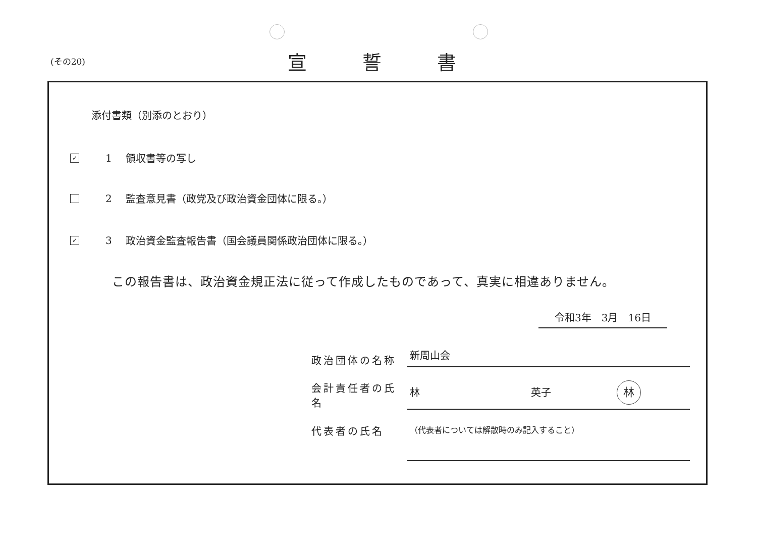(その20)
宣誓書
添付書類（別添のとおり）
✓ 1 領収書等の写し
2 監査意見書（政党及び政治資金団体に限る。）
✓ 3 政治資金監査報告書（国会議員関係政治団体に限る。）
この報告書は、政治資金規正法に従って作成したものであって、真実に相違ありません。
令和3年　3月　16日
政治団体の名称 新周山会
会計責任者の氏名 林 英子 林
代表者の氏名 （代表者については解散時のみ記入すること）